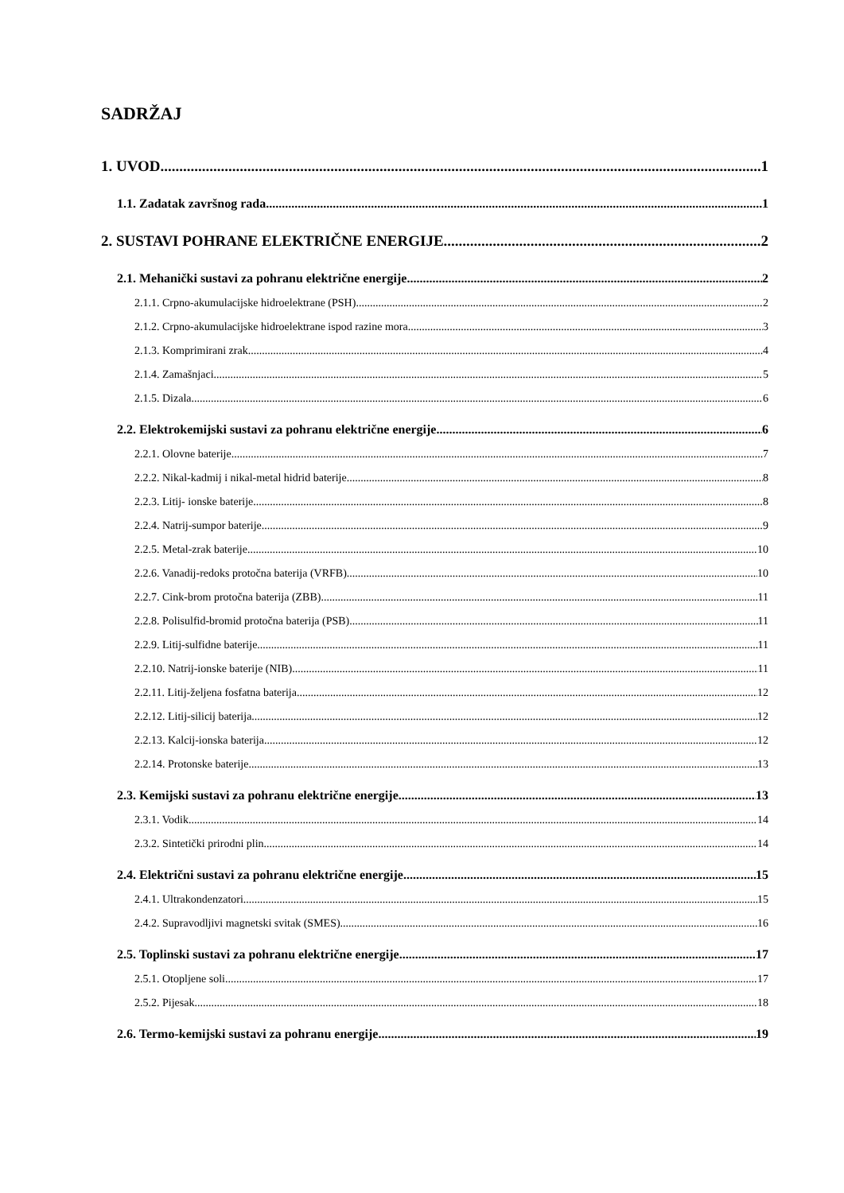SADRŽAJ
1. UVOD 1
1.1. Zadatak završnog rada 1
2. SUSTAVI POHRANE ELEKTRIČNE ENERGIJE 2
2.1. Mehanički sustavi za pohranu električne energije 2
2.1.1. Crpno-akumulacijske hidroelektrane (PSH) 2
2.1.2. Crpno-akumulacijske hidroelektrane ispod razine mora 3
2.1.3. Komprimirani zrak 4
2.1.4. Zamašnjaci 5
2.1.5. Dizala 6
2.2. Elektrokemijski sustavi za pohranu električne energije 6
2.2.1. Olovne baterije 7
2.2.2. Nikal-kadmij i nikal-metal hidrid baterije 8
2.2.3. Litij- ionske baterije 8
2.2.4. Natrij-sumpor baterije 9
2.2.5. Metal-zrak baterije 10
2.2.6. Vanadij-redoks protočna baterija (VRFB) 10
2.2.7. Cink-brom protočna baterija (ZBB) 11
2.2.8. Polisulfid-bromid protočna baterija (PSB) 11
2.2.9. Litij-sulfidne baterije 11
2.2.10. Natrij-ionske baterije (NIB) 11
2.2.11. Litij-željena fosfatna baterija 12
2.2.12. Litij-silicij baterija 12
2.2.13. Kalcij-ionska baterija 12
2.2.14. Protonske baterije 13
2.3. Kemijski sustavi za pohranu električne energije 13
2.3.1. Vodik 14
2.3.2. Sintetički prirodni plin 14
2.4. Električni sustavi za pohranu električne energije 15
2.4.1. Ultrakondenzatori 15
2.4.2. Supravodljivi magnetski svitak (SMES) 16
2.5. Toplinski sustavi za pohranu električne energije 17
2.5.1. Otopljene soli 17
2.5.2. Pijesak 18
2.6. Termo-kemijski sustavi za pohranu energije 19